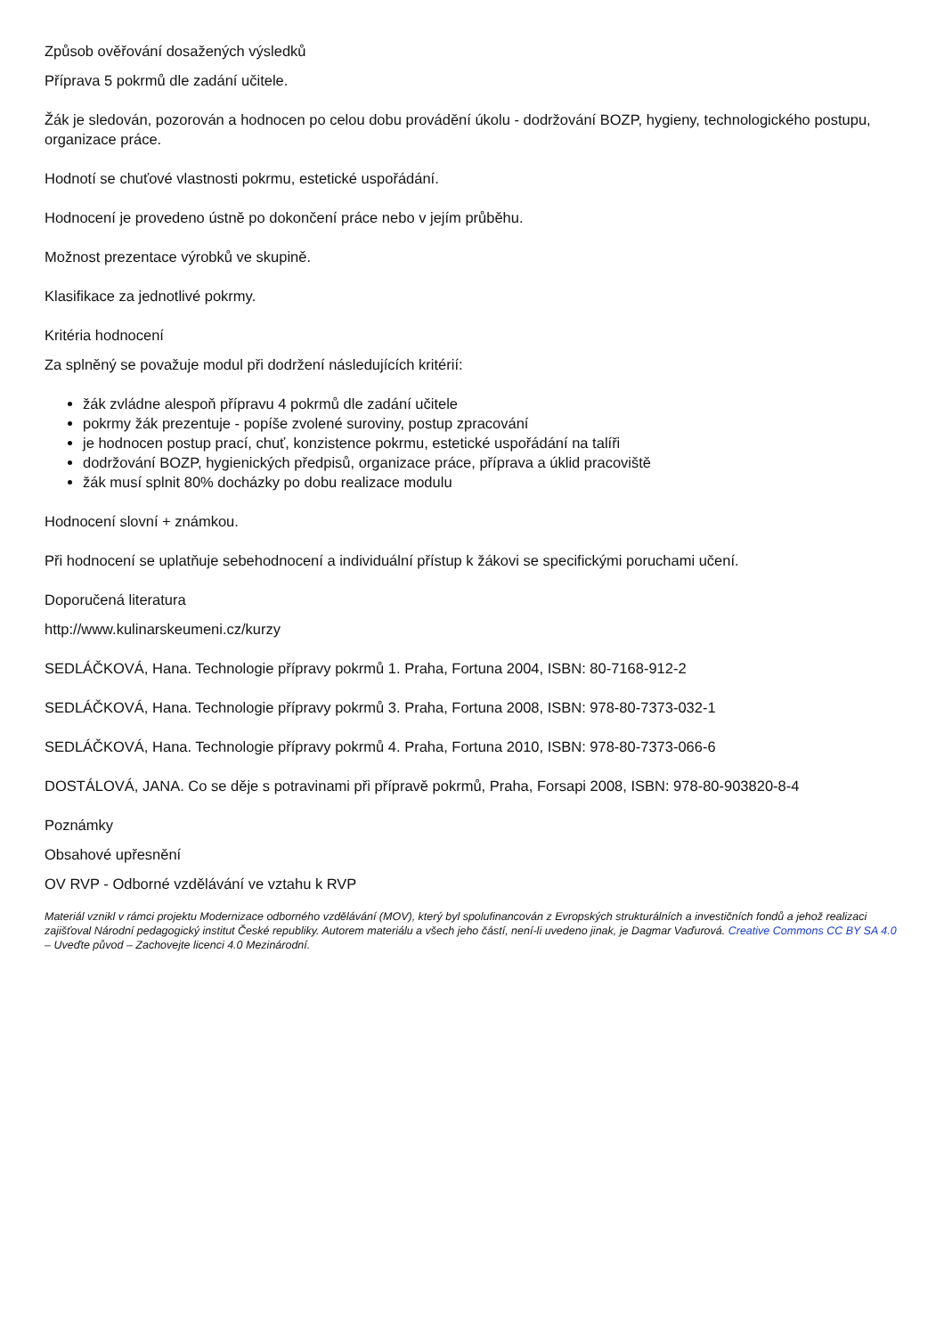Způsob ověřování dosažených výsledků
Příprava 5 pokrmů dle zadání učitele.
Žák je sledován, pozorován a hodnocen po celou dobu provádění úkolu - dodržování BOZP, hygieny, technologického postupu, organizace práce.
Hodnotí se chuťové vlastnosti pokrmu, estetické uspořádání.
Hodnocení je provedeno ústně po dokončení práce nebo v jejím průběhu.
Možnost prezentace výrobků ve skupině.
Klasifikace za jednotlivé pokrmy.
Kritéria hodnocení
Za splněný se považuje modul při dodržení následujících kritérií:
žák zvládne alespoň přípravu 4 pokrmů dle zadání učitele
pokrmy žák prezentuje - popíše zvolené suroviny, postup zpracování
je hodnocen postup prací, chuť, konzistence pokrmu, estetické uspořádání na talíři
dodržování BOZP, hygienických předpisů, organizace práce, příprava a úklid pracoviště
žák musí splnit 80% docházky po dobu realizace modulu
Hodnocení slovní + známkou.
Při hodnocení se uplatňuje sebehodnocení a individuální přístup k žákovi se specifickými poruchami učení.
Doporučená literatura
http://www.kulinarskeumeni.cz/kurzy
SEDLÁČKOVÁ, Hana. Technologie přípravy pokrmů 1. Praha, Fortuna 2004, ISBN: 80-7168-912-2
SEDLÁČKOVÁ, Hana. Technologie přípravy pokrmů 3. Praha, Fortuna 2008, ISBN: 978-80-7373-032-1
SEDLÁČKOVÁ, Hana. Technologie přípravy pokrmů 4. Praha, Fortuna 2010, ISBN: 978-80-7373-066-6
DOSTÁLOVÁ, JANA. Co se děje s potravinami při přípravě pokrmů, Praha, Forsapi 2008, ISBN: 978-80-903820-8-4
Poznámky
Obsahové upřesnění
OV RVP - Odborné vzdělávání ve vztahu k RVP
Materiál vznikl v rámci projektu Modernizace odborného vzdělávání (MOV), který byl spolufinancován z Evropských strukturálních a investičních fondů a jehož realizaci zajišťoval Národní pedagogický institut České republiky. Autorem materiálu a všech jeho částí, není-li uvedeno jinak, je Dagmar Vaďurová. Creative Commons CC BY SA 4.0 – Uveďte původ – Zachovejte licenci 4.0 Mezinárodní.